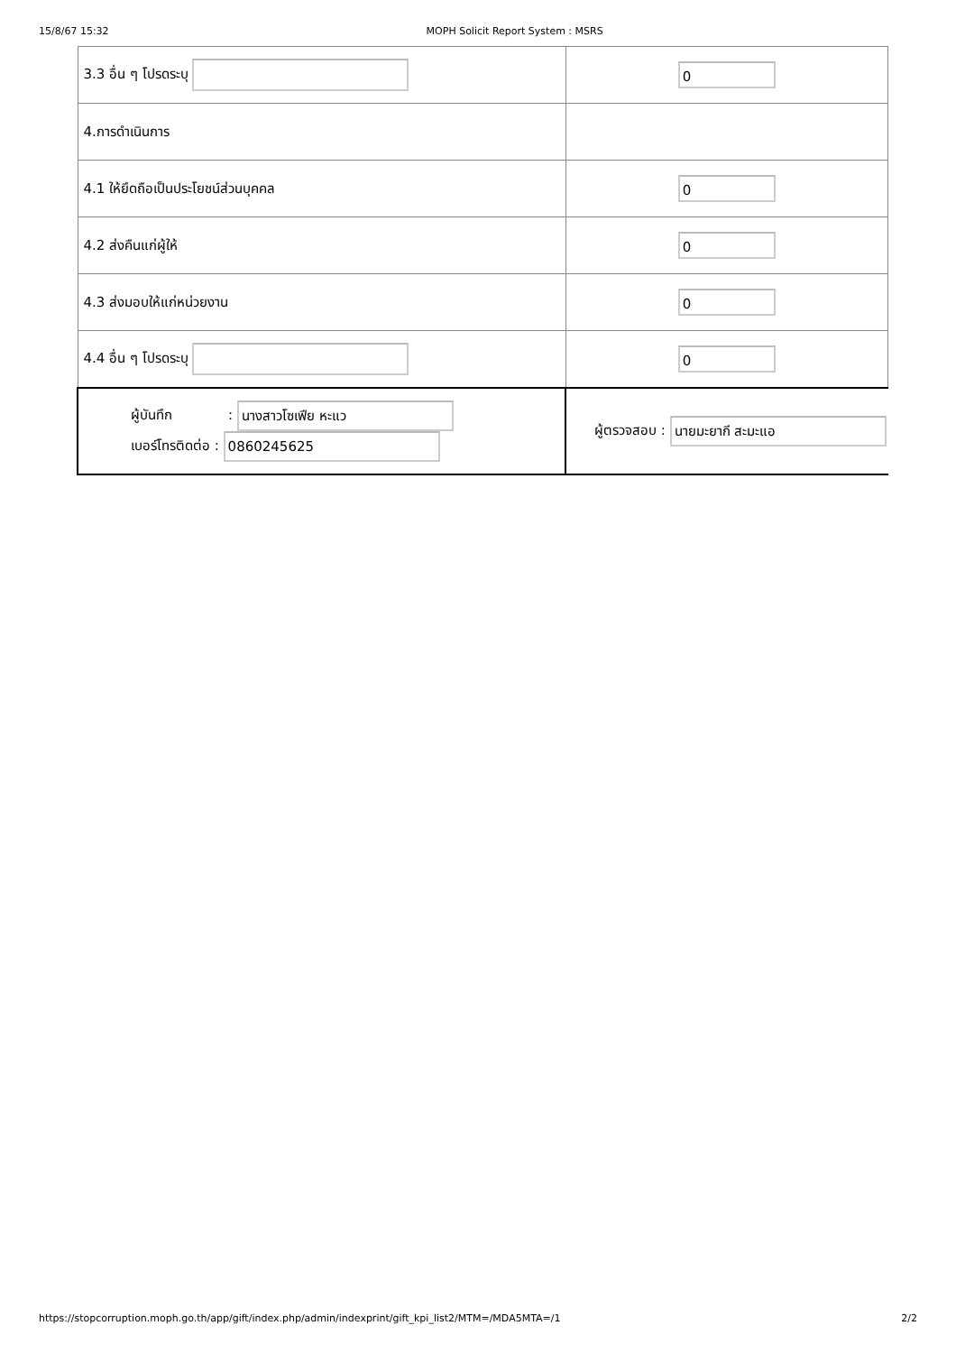15/8/67 15:32 MOPH Solicit Report System : MSRS
| 3.3 อื่น ๆ โปรดระบุ | 0 |
| 4.การดำเนินการ | |
| 4.1 ให้ยึดถือเป็นประโยชน์ส่วนบุคคล | 0 |
| 4.2 ส่งคืนแก่ผู้ให้ | 0 |
| 4.3 ส่งมอบให้แก่หน่วยงาน | 0 |
| 4.4 อื่น ๆ โปรดระบุ | 0 |
| ผู้บันทึก : นางสาวโซเฟีย หะแว เบอร์โทรติดต่อ : 0860245625 | ผู้ตรวจสอบ : นายมะยากี สะมะแอ |
https://stopcorruption.moph.go.th/app/gift/index.php/admin/indexprint/gift_kpi_list2/MTM=/MDA5MTA=/1 2/2